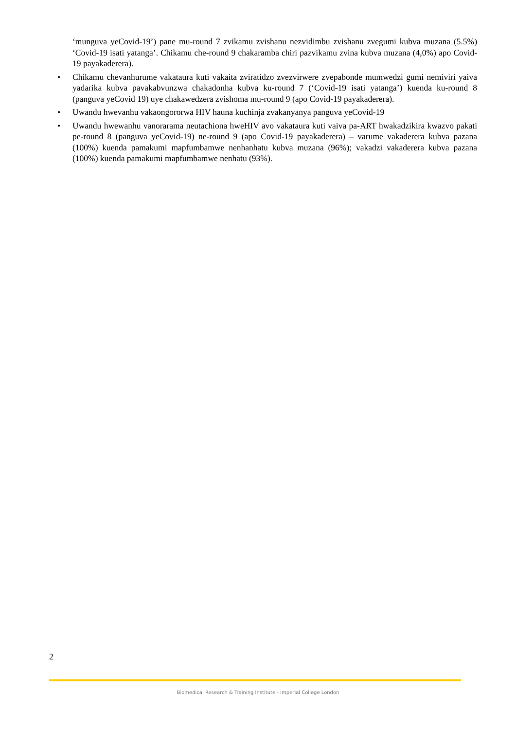‘munguva yeCovid-19’) pane mu-round 7 zvikamu zvishanu nezvidimbu zvishanu zvegumi kubva muzana (5.5%) ‘Covid-19 isati yatanga’. Chikamu che-round 9 chakaramba chiri pazvikamu zvina kubva muzana (4,0%) apo Covid-19 payakaderera).
• Chikamu chevanhurume vakataura kuti vakaita zviratidzo zvezvirwere zvepabonde mumwedzi gumi nemiviri yaiva yadarika kubva pavakabvunzwa chakadonha kubva ku-round 7 (‘Covid-19 isati yatanga’) kuenda ku-round 8 (panguva yeCovid 19) uye chakawedzera zvishoma mu-round 9 (apo Covid-19 payakaderera).
• Uwandu hwevanhu vakaongororwa HIV hauna kuchinja zvakanyanya panguva yeCovid-19
• Uwandu hwewanhu vanorarama neutachiona hweHIV avo vakataura kuti vaiva pa-ART hwakadzikira kwazvo pakati pe-round 8 (panguva yeCovid-19) ne-round 9 (apo Covid-19 payakaderera) – varume vakaderera kubva pazana (100%) kuenda pamakumi mapfumbamwe nenhanhatu kubva muzana (96%); vakadzi vakaderera kubva pazana (100%) kuenda pamakumi mapfumbamwe nenhatu (93%).
2
Biomedical Research & Training Institute - Imperial College London